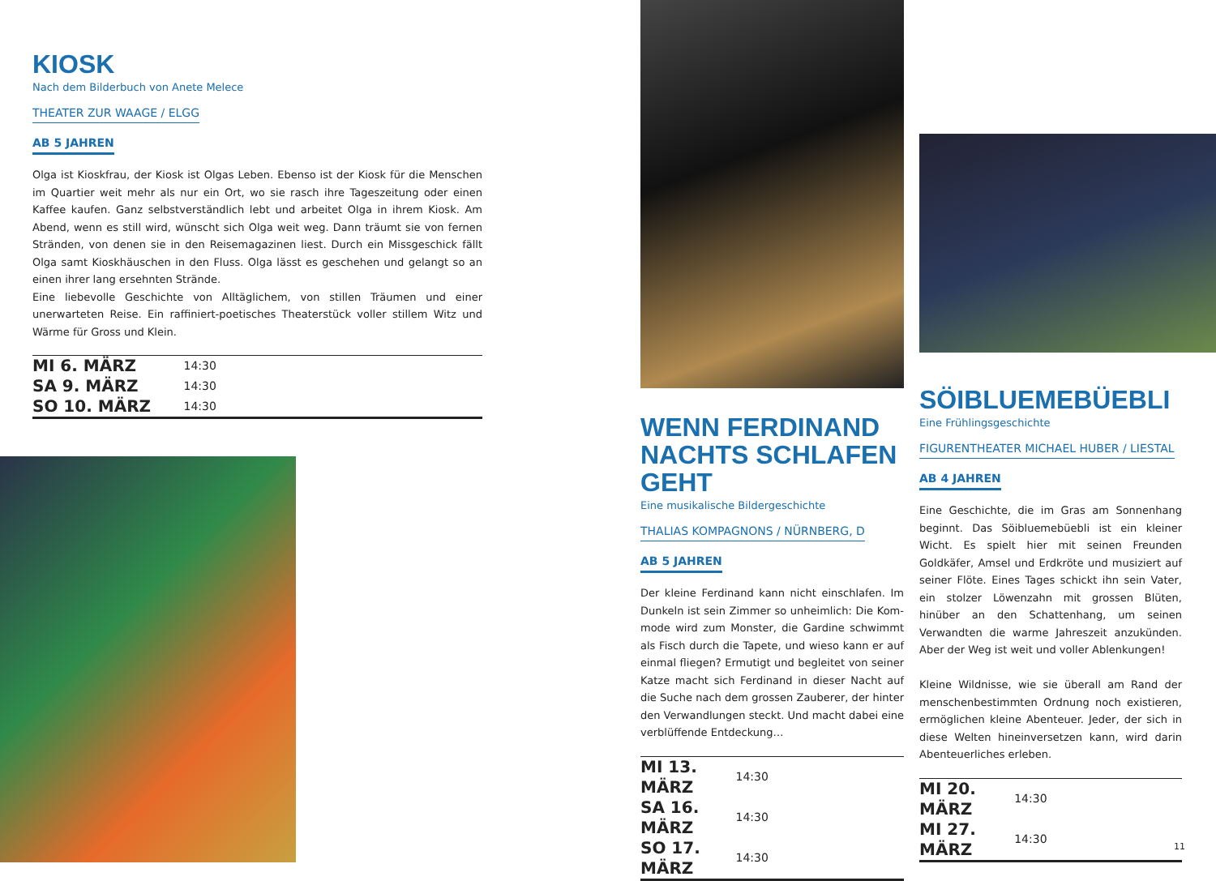KIOSK
Nach dem Bilderbuch von Anete Melece
THEATER ZUR WAAGE / ELGG
AB 5 JAHREN
Olga ist Kioskfrau, der Kiosk ist Olgas Leben. Ebenso ist der Kiosk für die Menschen im Quartier weit mehr als nur ein Ort, wo sie rasch ihre Tageszeitung oder einen Kaffee kaufen. Ganz selbstverständlich lebt und arbeitet Olga in ihrem Kiosk. Am Abend, wenn es still wird, wünscht sich Olga weit weg. Dann träumt sie von fernen Stränden, von denen sie in den Reisemagazinen liest. Durch ein Missgeschick fällt Olga samt Kioskhäuschen in den Fluss. Olga lässt es geschehen und gelangt so an einen ihrer lang ersehnten Strände.
Eine liebevolle Geschichte von Alltäglichem, von stillen Träumen und einer unerwarteten Reise. Ein raffiniert-poetisches Theaterstück voller stillem Witz und Wärme für Gross und Klein.
| MI 6. MÄRZ | 14:30 |
| SA 9. MÄRZ | 14:30 |
| SO 10. MÄRZ | 14:30 |
WENN FERDINAND NACHTS SCHLAFEN GEHT
Eine musikalische Bildergeschichte
THALIAS KOMPAGNONS / NÜRNBERG, D
AB 5 JAHREN
Der kleine Ferdinand kann nicht einschlafen. Im Dunkeln ist sein Zimmer so unheimlich: Die Kom­mode wird zum Monster, die Gardine schwimmt als Fisch durch die Tapete, und wieso kann er auf einmal fliegen? Ermutigt und begleitet von seiner Katze macht sich Ferdinand in dieser Nacht auf die Suche nach dem grossen Zauberer, der hinter den Verwandlungen steckt. Und macht dabei eine verblüffende Entdeckung…
| MI 13. MÄRZ | 14:30 |
| SA 16. MÄRZ | 14:30 |
| SO 17. MÄRZ | 14:30 |
SÖIBLUEMEBÜEBLI
Eine Frühlingsgeschichte
FIGURENTHEATER MICHAEL HUBER / LIESTAL
AB 4 JAHREN
Eine Geschichte, die im Gras am Sonnenhang beginnt. Das Söibluemebüebli ist ein kleiner Wicht. Es spielt hier mit seinen Freunden Goldkäfer, Am­sel und Erdkröte und musiziert auf seiner Flöte. Eines Tages schickt ihn sein Vater, ein stolzer Löwenzahn mit grossen Blüten, hinüber an den Schattenhang, um seinen Verwandten die warme Jahreszeit anzukünden. Aber der Weg ist weit und voller Ablenkungen!
Kleine Wildnisse, wie sie überall am Rand der menschenbestimmten Ordnung noch existieren, ermöglichen kleine Abenteuer. Jeder, der sich in diese Welten hineinversetzen kann, wird darin Abenteuerliches erleben.
| MI 20. MÄRZ | 14:30 |
| MI 27. MÄRZ | 14:30 |
11